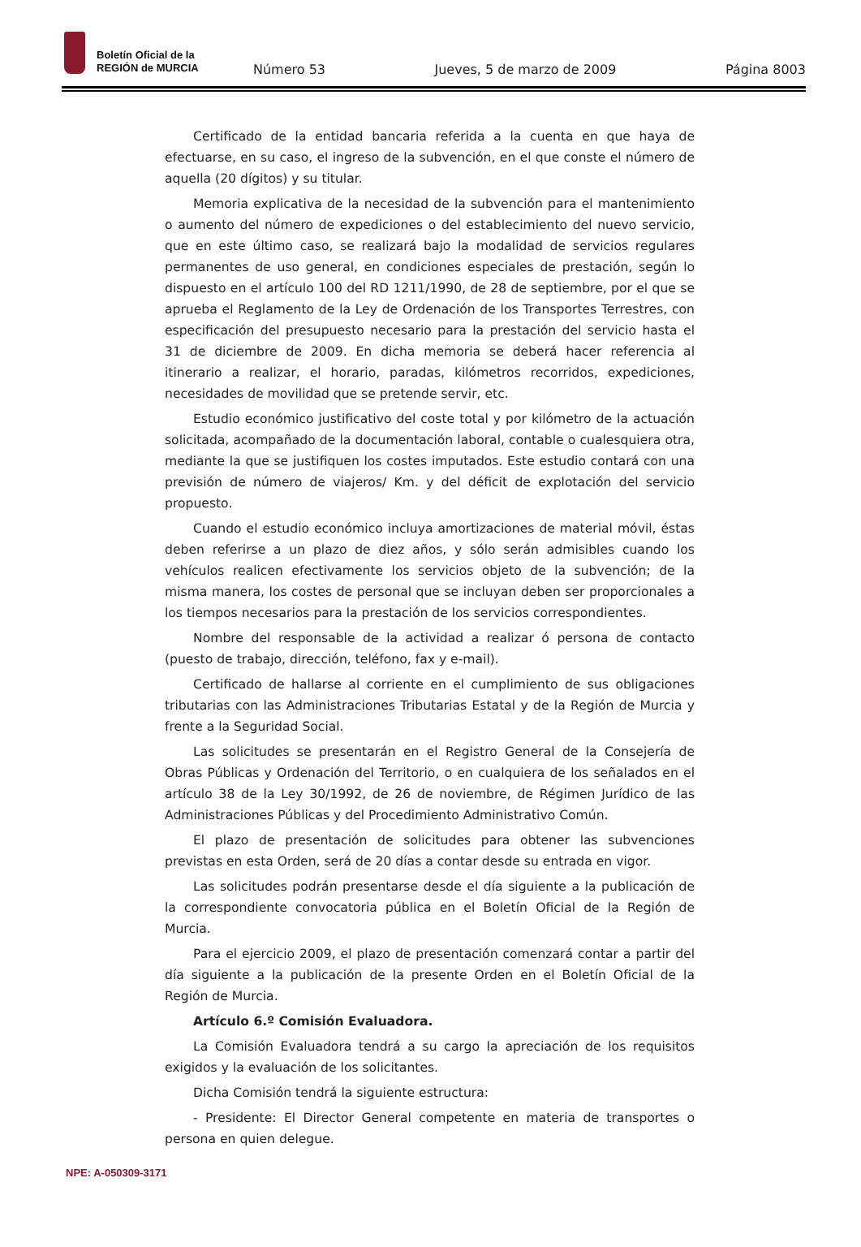Boletín Oficial de la
REGIÓN de MURCIA
Número 53 Jueves, 5 de marzo de 2009 Página 8003
Certificado de la entidad bancaria referida a la cuenta en que haya de efectuarse, en su caso, el ingreso de la subvención, en el que conste el número de aquella (20 dígitos) y su titular.
Memoria explicativa de la necesidad de la subvención para el mantenimiento o aumento del número de expediciones o del establecimiento del nuevo servicio, que en este último caso, se realizará bajo la modalidad de servicios regulares permanentes de uso general, en condiciones especiales de prestación, según lo dispuesto en el artículo 100 del RD 1211/1990, de 28 de septiembre, por el que se aprueba el Reglamento de la Ley de Ordenación de los Transportes Terrestres, con especificación del presupuesto necesario para la prestación del servicio hasta el 31 de diciembre de 2009. En dicha memoria se deberá hacer referencia al itinerario a realizar, el horario, paradas, kilómetros recorridos, expediciones, necesidades de movilidad que se pretende servir, etc.
Estudio económico justificativo del coste total y por kilómetro de la actuación solicitada, acompañado de la documentación laboral, contable o cualesquiera otra, mediante la que se justifiquen los costes imputados. Este estudio contará con una previsión de número de viajeros/ Km. y del déficit de explotación del servicio propuesto.
Cuando el estudio económico incluya amortizaciones de material móvil, éstas deben referirse a un plazo de diez años, y sólo serán admisibles cuando los vehículos realicen efectivamente los servicios objeto de la subvención; de la misma manera, los costes de personal que se incluyan deben ser proporcionales a los tiempos necesarios para la prestación de los servicios correspondientes.
Nombre del responsable de la actividad a realizar ó persona de contacto (puesto de trabajo, dirección, teléfono, fax y e-mail).
Certificado de hallarse al corriente en el cumplimiento de sus obligaciones tributarias con las Administraciones Tributarias Estatal y de la Región de Murcia y frente a la Seguridad Social.
Las solicitudes se presentarán en el Registro General de la Consejería de Obras Públicas y Ordenación del Territorio, o en cualquiera de los señalados en el artículo 38 de la Ley 30/1992, de 26 de noviembre, de Régimen Jurídico de las Administraciones Públicas y del Procedimiento Administrativo Común.
El plazo de presentación de solicitudes para obtener las subvenciones previstas en esta Orden, será de 20 días a contar desde su entrada en vigor.
Las solicitudes podrán presentarse desde el día siguiente a la publicación de la correspondiente convocatoria pública en el Boletín Oficial de la Región de Murcia.
Para el ejercicio 2009, el plazo de presentación comenzará contar a partir del día siguiente a la publicación de la presente Orden en el Boletín Oficial de la Región de Murcia.
Artículo 6.º Comisión Evaluadora.
La Comisión Evaluadora tendrá a su cargo la apreciación de los requisitos exigidos y la evaluación de los solicitantes.
Dicha Comisión tendrá la siguiente estructura:
- Presidente: El Director General competente en materia de transportes o persona en quien delegue.
NPE: A-050309-3171